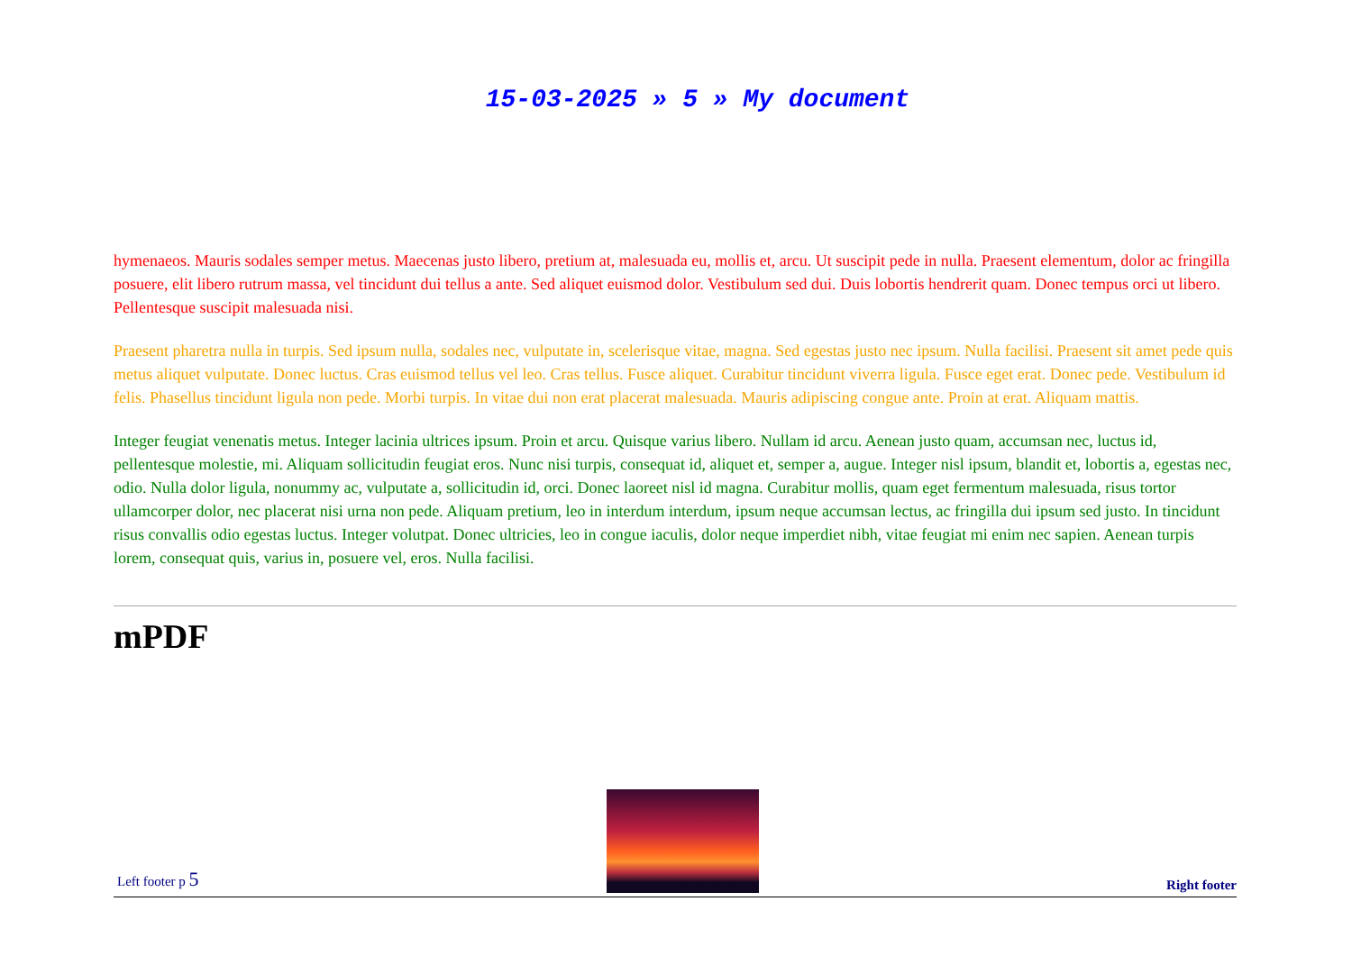15-03-2025 » 5 » My document
hymenaeos. Mauris sodales semper metus. Maecenas justo libero, pretium at, malesuada eu, mollis et, arcu. Ut suscipit pede in nulla. Praesent elementum, dolor ac fringilla posuere, elit libero rutrum massa, vel tincidunt dui tellus a ante. Sed aliquet euismod dolor. Vestibulum sed dui. Duis lobortis hendrerit quam. Donec tempus orci ut libero. Pellentesque suscipit malesuada nisi.
Praesent pharetra nulla in turpis. Sed ipsum nulla, sodales nec, vulputate in, scelerisque vitae, magna. Sed egestas justo nec ipsum. Nulla facilisi. Praesent sit amet pede quis metus aliquet vulputate. Donec luctus. Cras euismod tellus vel leo. Cras tellus. Fusce aliquet. Curabitur tincidunt viverra ligula. Fusce eget erat. Donec pede. Vestibulum id felis. Phasellus tincidunt ligula non pede. Morbi turpis. In vitae dui non erat placerat malesuada. Mauris adipiscing congue ante. Proin at erat. Aliquam mattis.
Integer feugiat venenatis metus. Integer lacinia ultrices ipsum. Proin et arcu. Quisque varius libero. Nullam id arcu. Aenean justo quam, accumsan nec, luctus id, pellentesque molestie, mi. Aliquam sollicitudin feugiat eros. Nunc nisi turpis, consequat id, aliquet et, semper a, augue. Integer nisl ipsum, blandit et, lobortis a, egestas nec, odio. Nulla dolor ligula, nonummy ac, vulputate a, sollicitudin id, orci. Donec laoreet nisl id magna. Curabitur mollis, quam eget fermentum malesuada, risus tortor ullamcorper dolor, nec placerat nisi urna non pede. Aliquam pretium, leo in interdum interdum, ipsum neque accumsan lectus, ac fringilla dui ipsum sed justo. In tincidunt risus convallis odio egestas luctus. Integer volutpat. Donec ultricies, leo in congue iaculis, dolor neque imperdiet nibh, vitae feugiat mi enim nec sapien. Aenean turpis lorem, consequat quis, varius in, posuere vel, eros. Nulla facilisi.
mPDF
Left footer p 5
Right footer